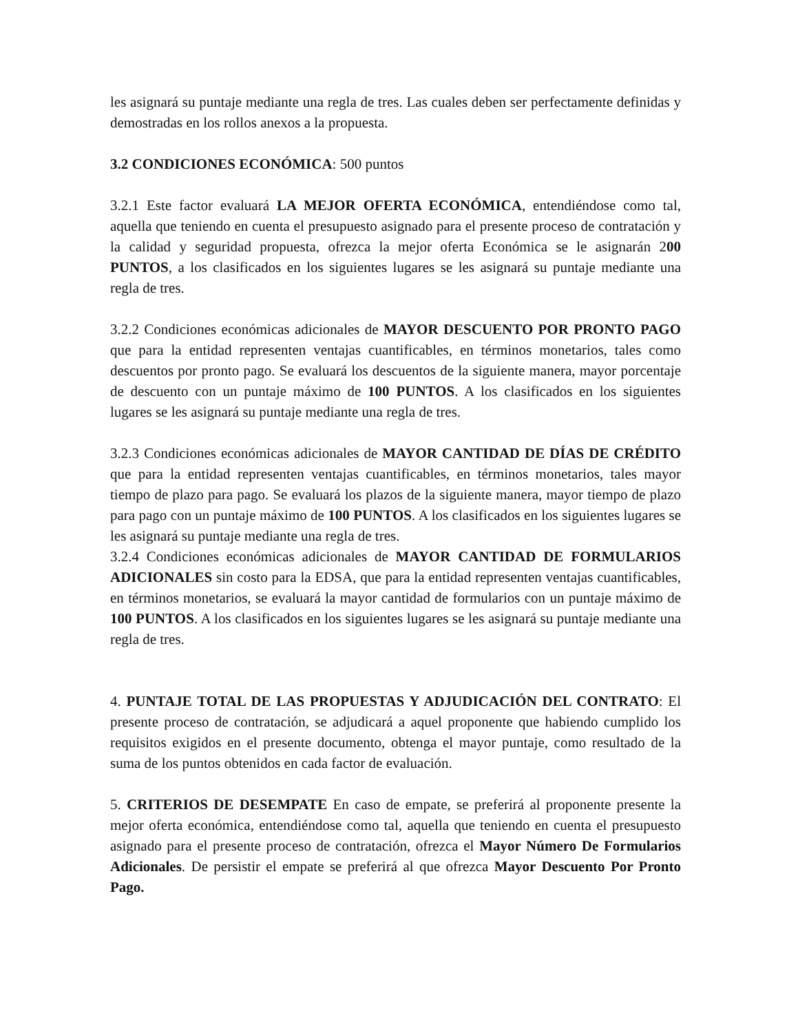les asignará su puntaje mediante una regla de tres. Las cuales deben ser perfectamente definidas y demostradas en los rollos anexos a la propuesta.
3.2 CONDICIONES ECONÓMICA: 500 puntos
3.2.1 Este factor evaluará LA MEJOR OFERTA ECONÓMICA, entendiéndose como tal, aquella que teniendo en cuenta el presupuesto asignado para el presente proceso de contratación y la calidad y seguridad propuesta, ofrezca la mejor oferta Económica se le asignarán 200 PUNTOS, a los clasificados en los siguientes lugares se les asignará su puntaje mediante una regla de tres.
3.2.2 Condiciones económicas adicionales de MAYOR DESCUENTO POR PRONTO PAGO que para la entidad representen ventajas cuantificables, en términos monetarios, tales como descuentos por pronto pago. Se evaluará los descuentos de la siguiente manera, mayor porcentaje de descuento con un puntaje máximo de 100 PUNTOS. A los clasificados en los siguientes lugares se les asignará su puntaje mediante una regla de tres.
3.2.3 Condiciones económicas adicionales de MAYOR CANTIDAD DE DÍAS DE CRÉDITO que para la entidad representen ventajas cuantificables, en términos monetarios, tales mayor tiempo de plazo para pago. Se evaluará los plazos de la siguiente manera, mayor tiempo de plazo para pago con un puntaje máximo de 100 PUNTOS. A los clasificados en los siguientes lugares se les asignará su puntaje mediante una regla de tres.
3.2.4 Condiciones económicas adicionales de MAYOR CANTIDAD DE FORMULARIOS ADICIONALES sin costo para la EDSA, que para la entidad representen ventajas cuantificables, en términos monetarios, se evaluará la mayor cantidad de formularios con un puntaje máximo de 100 PUNTOS. A los clasificados en los siguientes lugares se les asignará su puntaje mediante una regla de tres.
4. PUNTAJE TOTAL DE LAS PROPUESTAS Y ADJUDICACIÓN DEL CONTRATO: El presente proceso de contratación, se adjudicará a aquel proponente que habiendo cumplido los requisitos exigidos en el presente documento, obtenga el mayor puntaje, como resultado de la suma de los puntos obtenidos en cada factor de evaluación.
5. CRITERIOS DE DESEMPATE En caso de empate, se preferirá al proponente presente la mejor oferta económica, entendiéndose como tal, aquella que teniendo en cuenta el presupuesto asignado para el presente proceso de contratación, ofrezca el Mayor Número De Formularios Adicionales. De persistir el empate se preferirá al que ofrezca Mayor Descuento Por Pronto Pago.